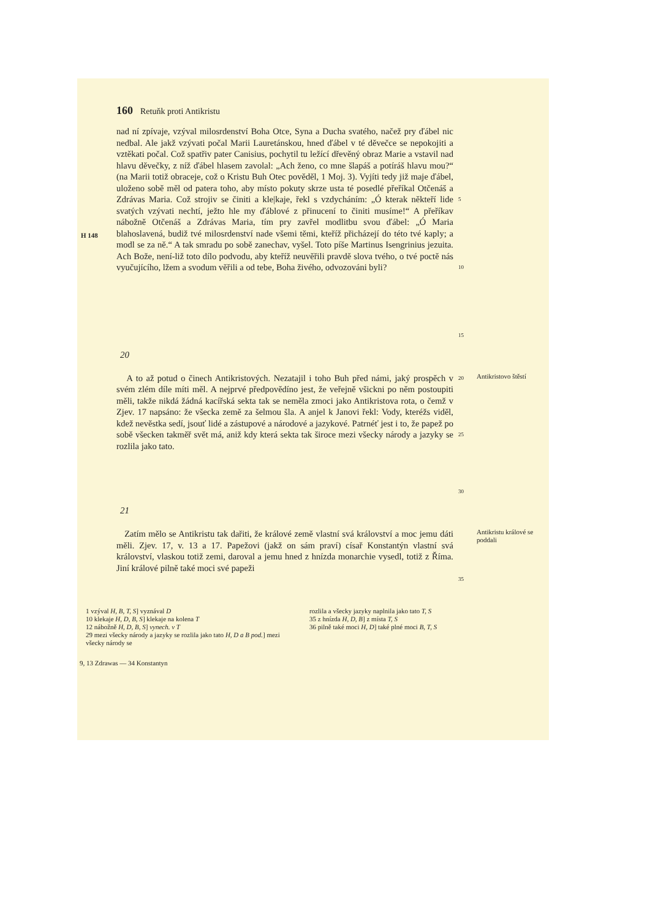160 Retuňk proti Antikristu
H 148
nad ní zpívaje, vzýval milosrdenství Boha Otce, Syna a Ducha svatého, načež pry ďábel nic nedbal. Ale jakž vzývati počal Marii Lauretánskou, hned ďábel v té děvečce se nepokojiti a vztěkati počal. Což spatřiv pater Canisius, pochytil tu ležící dřevěný obraz Marie a vstavil nad hlavu děvečky, z níž ďábel hlasem zavolal: „Ach ženo, co mne šlapáš a potíráš hlavu mou?“ (na Marii totiž obraceje, což o Kristu Buh Otec pověděl, 1 Moj. 3). Vyjíti tedy již maje ďábel, uloženo sobě měl od patera toho, aby místo pokuty skrze usta té posedlé přeříkal Otčenáš a Zdrávas Maria. Což strojiv se činiti a kle|kaje, řekl s vzdycháním: „Ó kterak někteří lide svatých vzývati nechtí, ježto hle my ďáblové z přinucení to činiti musíme!“ A přeříkav nábožně Otčenáš a Zdrávas Maria, tím pry zavřel modlitbu svou ďábel: „Ó Maria blahoslavená, budiž tvé milosrdenství nade všemi těmi, kteříž přicházejí do této tvé kaply; a modl se za ně.“ A tak smradu po sobě zanechav, vyšel. Toto píše Martinus Isengrinius jezuita. Ach Bože, není-liž toto dílo podvodu, aby kteříž neuvěřili pravdě slova tvého, o tvé poctě nás vyučujícího, lžem a svodum věřili a od tebe, Boha živého, odvozováni byli?
5
10
15
20
A to až potud o činech Antikristových. Nezatajil i toho Buh před námi, jaký prospěch v svém zlém díle míti měl. A nejprvé předpovědíno jest, že veřejně všickni po něm postoupiti měli, takže nikdá žádná kacířská sekta tak se neměla zmoci jako Antikristova rota, o čemž v Zjev. 17 napsáno: že všecka země za šelmou šla. A anjel k Janovi řekl: Vody, kteréžs viděl, kdež nevěstka sedí, jsouť lidé a zástupové a národové a jazykové. Patrnéť jest i to, že papež po sobě všecken takměř svět má, aniž kdy která sekta tak široce mezi všecky národy a jazyky se rozlila jako tato.
20
25
30
Antikristovo štěstí
21
Zatím mělo se Antikristu tak dařiti, že králové země vlastní svá království a moc jemu dáti měli. Zjev. 17, v. 13 a 17. Papežovi (jakž on sám praví) císař Konstantýn vlastní svá království, vlaskou totiž zemi, daroval a jemu hned z hnízda monarchie vysedl, totiž z Říma. Jiní králové pilně také moci své papeži
35
Antikristu králové se poddali
1 vzýval H, B, T, S] vyznával D
10 klekaje H, D, B, S] klekaje na kolena T
12 nábožně H, D, B, S] vynech. v T
29 mezi všecky národy a jazyky se rozlila jako tato H, D a B pod.] mezi všecky národy se
rozlila a všecky jazyky naplnila jako tato T, S
35 z hnízda H, D, B] z místa T, S
36 pilně také moci H, D] také plné moci B, T, S
9, 13 Zdrawas — 34 Konstantyn